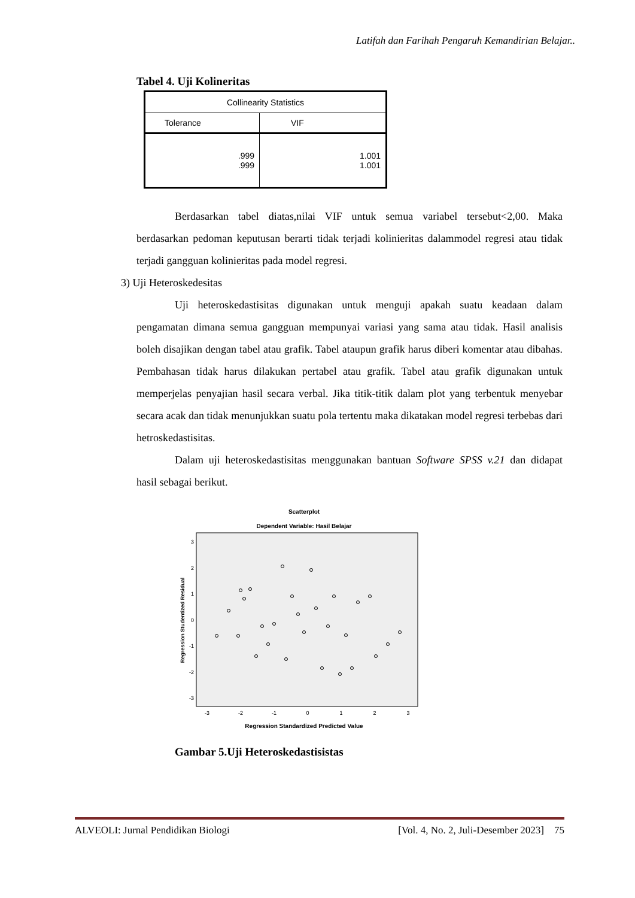Latifah dan Farihah Pengaruh Kemandirian Belajar..
Tabel 4. Uji Kolineritas
| Collinearity Statistics | |
| Tolerance | VIF |
| .999 .999 | 1.001 1.001 |
Berdasarkan tabel diatas,nilai VIF untuk semua variabel tersebut<2,00. Maka berdasarkan pedoman keputusan berarti tidak terjadi kolinieritas dalammodel regresi atau tidak terjadi gangguan kolinieritas pada model regresi.
3) Uji Heteroskedesitas
Uji heteroskedastisitas digunakan untuk menguji apakah suatu keadaan dalam pengamatan dimana semua gangguan mempunyai variasi yang sama atau tidak. Hasil analisis boleh disajikan dengan tabel atau grafik. Tabel ataupun grafik harus diberi komentar atau dibahas. Pembahasan tidak harus dilakukan pertabel atau grafik. Tabel atau grafik digunakan untuk memperjelas penyajian hasil secara verbal. Jika titik-titik dalam plot yang terbentuk menyebar secara acak dan tidak menunjukkan suatu pola tertentu maka dikatakan model regresi terbebas dari hetroskedastisitas.
Dalam uji heteroskedastisitas menggunakan bantuan Software SPSS v.21 dan didapat hasil sebagai berikut.
Scatterplot
Dependent Variable: Hasil Belajar
Regression Studentized Residual
3
2
1
0
-1
-2
-3
-3
-2
-1
0
1
2
3
Regression Standardized Predicted Value
Gambar 5.Uji Heteroskedastisistas
ALVEOLI: Jurnal Pendidikan Biologi [Vol. 4, No. 2, Juli-Desember 2023] 75